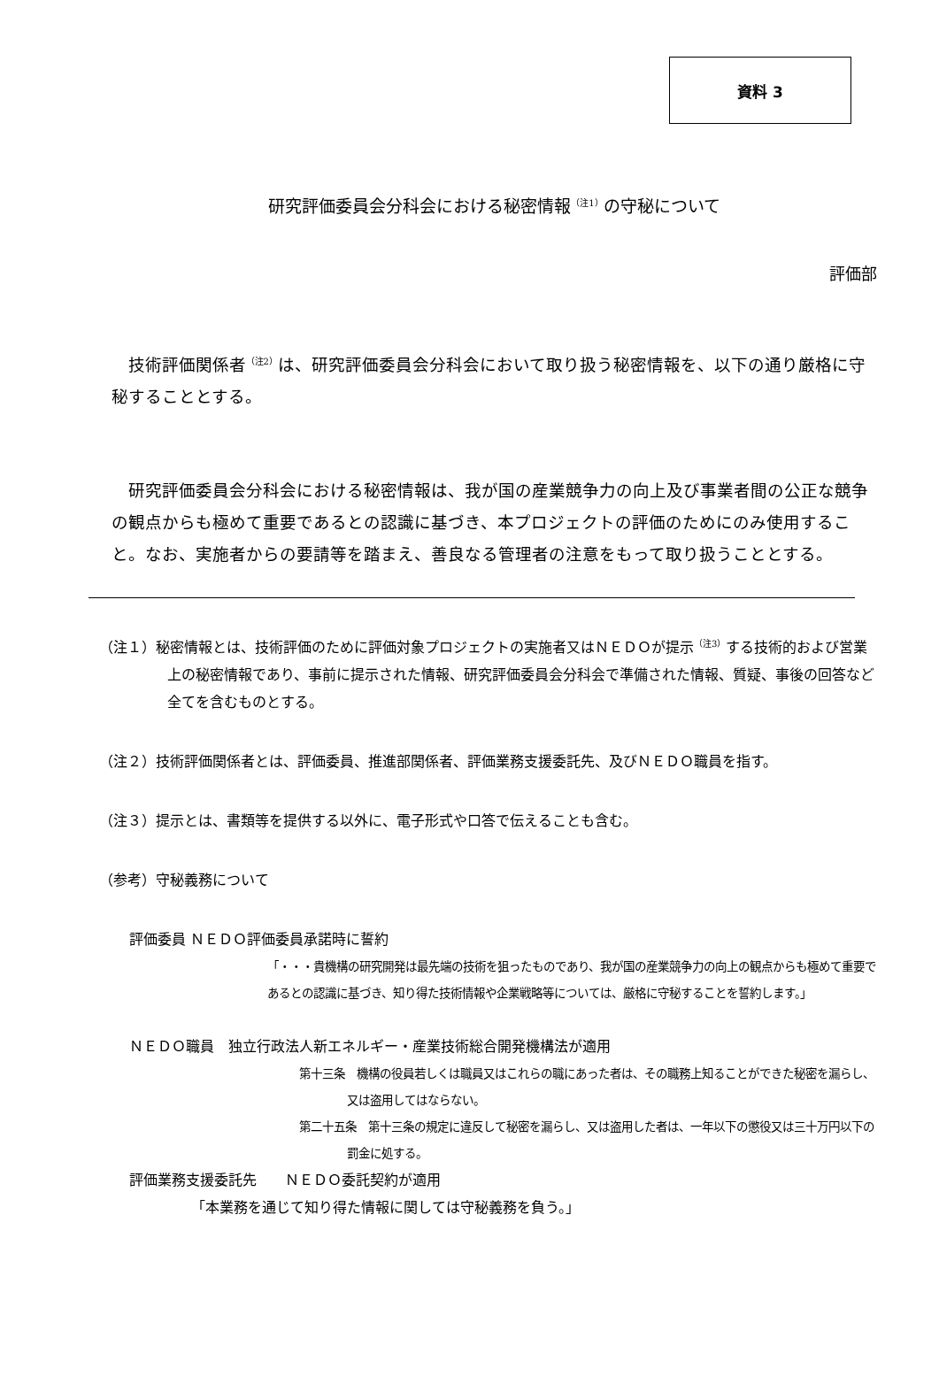資料 3
研究評価委員会分科会における秘密情報<sup>（注1）</sup>の守秘について
評価部
技術評価関係者<sup>（注2）</sup>は、研究評価委員会分科会において取り扱う秘密情報を、以下の通り厳格に守秘することとする。
研究評価委員会分科会における秘密情報は、我が国の産業競争力の向上及び事業者間の公正な競争の観点からも極めて重要であるとの認識に基づき、本プロジェクトの評価のためにのみ使用すること。なお、実施者からの要請等を踏まえ、善良なる管理者の注意をもって取り扱うこととする。
（注１）秘密情報とは、技術評価のために評価対象プロジェクトの実施者又はＮＥＤＯが提示<sup>（注3）</sup>する技術的および営業上の秘密情報であり、事前に提示された情報、研究評価委員会分科会で準備された情報、質疑、事後の回答など全てを含むものとする。
（注２）技術評価関係者とは、評価委員、推進部関係者、評価業務支援委託先、及びＮＥＤＯ職員を指す。
（注３）提示とは、書類等を提供する以外に、電子形式や口答で伝えることも含む。
（参考）守秘義務について
評価委員 ＮＥＤＯ評価委員承諾時に誓約
「・・・貴機構の研究開発は最先端の技術を狙ったものであり、我が国の産業競争力の向上の観点からも極めて重要であるとの認識に基づき、知り得た技術情報や企業戦略等については、厳格に守秘することを誓約します。」
ＮＥＤＯ職員　独立行政法人新エネルギー・産業技術総合開発機構法が適用
第十三条　機構の役員若しくは職員又はこれらの職にあった者は、その職務上知ることができた秘密を漏らし、又は盗用してはならない。
第二十五条　第十三条の規定に違反して秘密を漏らし、又は盗用した者は、一年以下の懲役又は三十万円以下の罰金に処する。
評価業務支援委託先　　ＮＥＤＯ委託契約が適用
「本業務を通じて知り得た情報に関しては守秘義務を負う。」